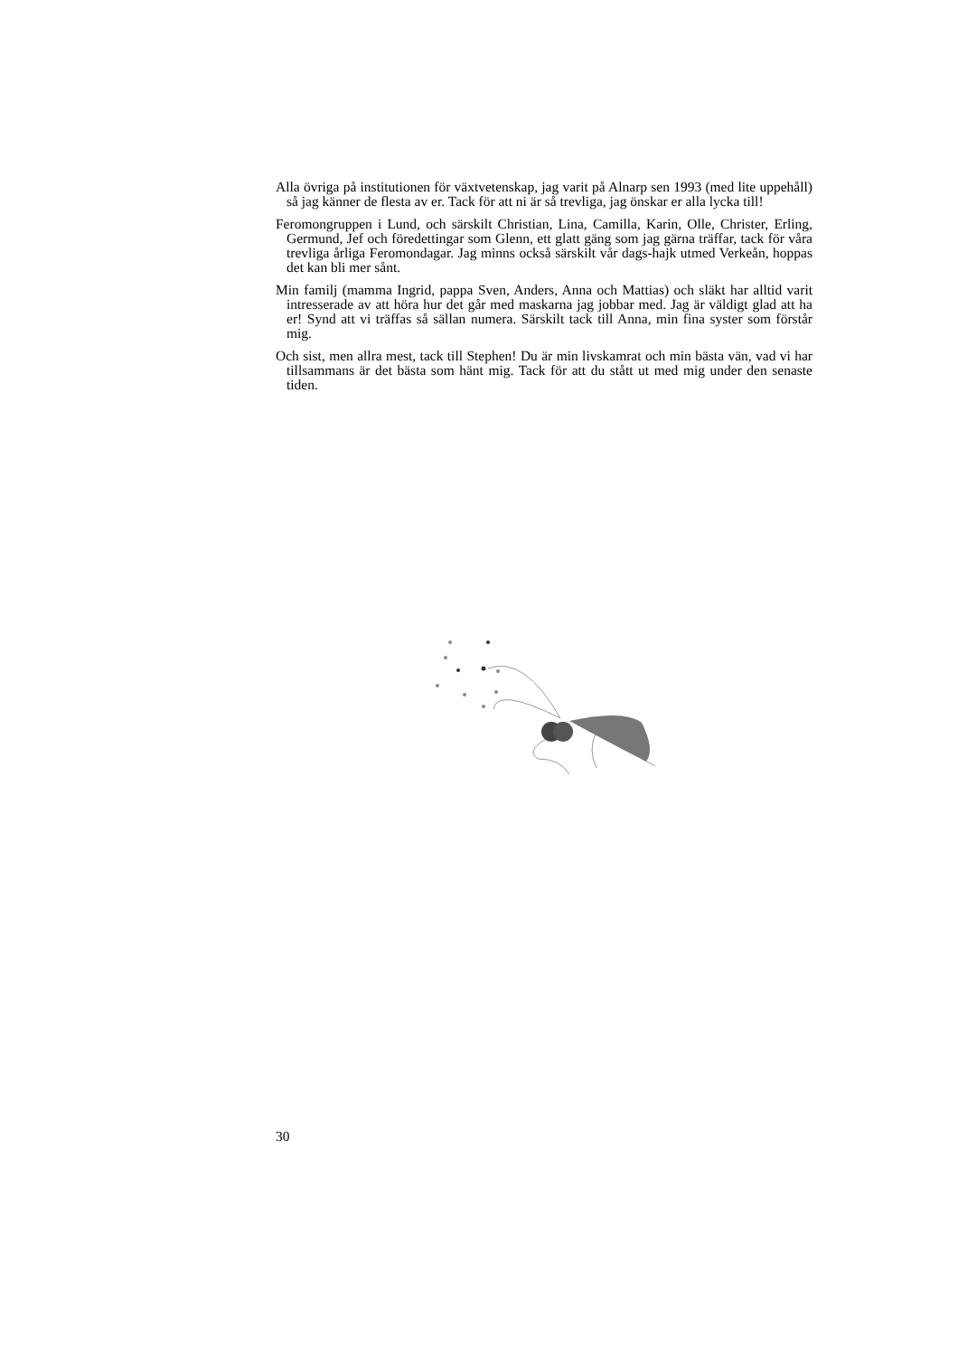Alla övriga på institutionen för växtvetenskap, jag varit på Alnarp sen 1993 (med lite uppehåll) så jag känner de flesta av er. Tack för att ni är så trevliga, jag önskar er alla lycka till!
Feromongruppen i Lund, och särskilt Christian, Lina, Camilla, Karin, Olle, Christer, Erling, Germund, Jef och föredettingar som Glenn, ett glatt gäng som jag gärna träffar, tack för våra trevliga årliga Feromondagar. Jag minns också särskilt vår dags-hajk utmed Verkeån, hoppas det kan bli mer sånt.
Min familj (mamma Ingrid, pappa Sven, Anders, Anna och Mattias) och släkt har alltid varit intresserade av att höra hur det går med maskarna jag jobbar med. Jag är väldigt glad att ha er! Synd att vi träffas så sällan numera. Särskilt tack till Anna, min fina syster som förstår mig.
Och sist, men allra mest, tack till Stephen! Du är min livskamrat och min bästa vän, vad vi har tillsammans är det bästa som hänt mig. Tack för att du stått ut med mig under den senaste tiden.
30